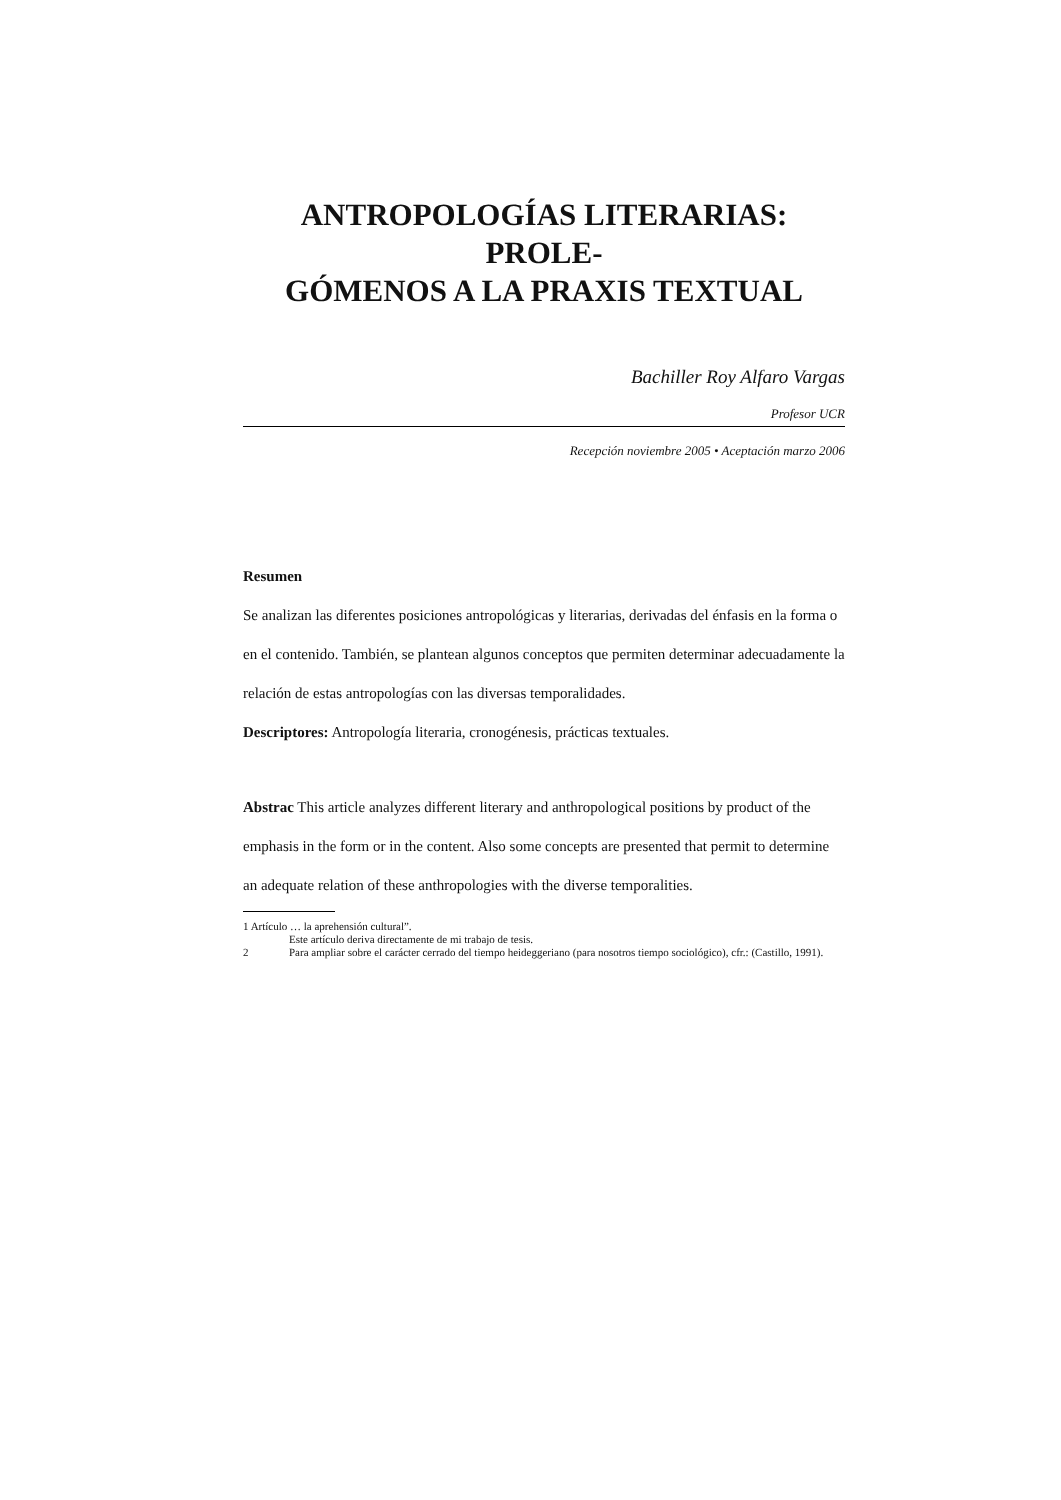ANTROPOLOGÍAS LITERARIAS: PROLE-
GÓMENOS A LA PRAXIS TEXTUAL
Bachiller Roy Alfaro Vargas
Profesor UCR
Recepción noviembre 2005 • Aceptación marzo 2006
Resumen
Se analizan las diferentes posiciones antropológicas y literarias, derivadas del énfasis en la forma o en el contenido. También, se plantean algunos conceptos que permiten determinar adecuadamente la relación de estas antropologías con las diversas temporalidades.
Descriptores: Antropología literaria, cronogénesis, prácticas textuales.
Abstrac This article analyzes different literary and anthropological positions by product of the emphasis in the form or in the content. Also some concepts are presented that permit to determine an adequate relation of these anthropologies with the diverse temporalities.
1 Artículo … la aprehensión cultural”.
Este artículo deriva directamente de mi trabajo de tesis.
2 Para ampliar sobre el carácter cerrado del tiempo heideggeriano (para nosotros tiempo sociológico), cfr.: (Castillo, 1991).